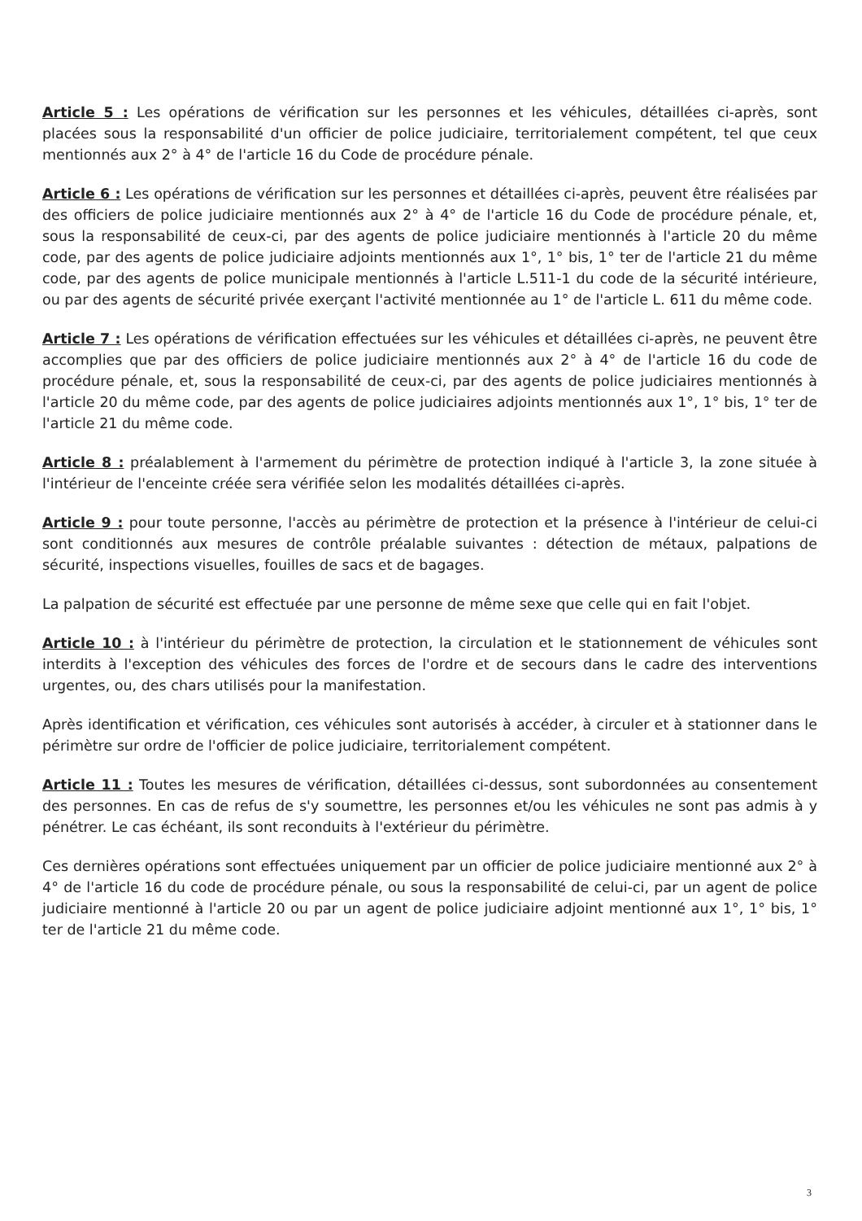Article 5 : Les opérations de vérification sur les personnes et les véhicules, détaillées ci-après, sont placées sous la responsabilité d'un officier de police judiciaire, territorialement compétent, tel que ceux mentionnés aux 2° à 4° de l'article 16 du Code de procédure pénale.
Article 6 : Les opérations de vérification sur les personnes et détaillées ci-après, peuvent être réalisées par des officiers de police judiciaire mentionnés aux 2° à 4° de l'article 16 du Code de procédure pénale, et, sous la responsabilité de ceux-ci, par des agents de police judiciaire mentionnés à l'article 20 du même code, par des agents de police judiciaire adjoints mentionnés aux 1°, 1° bis, 1° ter de l'article 21 du même code, par des agents de police municipale mentionnés à l'article L.511-1 du code de la sécurité intérieure, ou par des agents de sécurité privée exerçant l'activité mentionnée au 1° de l'article L. 611 du même code.
Article 7 : Les opérations de vérification effectuées sur les véhicules et détaillées ci-après, ne peuvent être accomplies que par des officiers de police judiciaire mentionnés aux 2° à 4° de l'article 16 du code de procédure pénale, et, sous la responsabilité de ceux-ci, par des agents de police judiciaires mentionnés à l'article 20 du même code, par des agents de police judiciaires adjoints mentionnés aux 1°, 1° bis, 1° ter de l'article 21 du même code.
Article 8 : préalablement à l'armement du périmètre de protection indiqué à l'article 3, la zone située à l'intérieur de l'enceinte créée sera vérifiée selon les modalités détaillées ci-après.
Article 9 : pour toute personne, l'accès au périmètre de protection et la présence à l'intérieur de celui-ci sont conditionnés aux mesures de contrôle préalable suivantes : détection de métaux, palpations de sécurité, inspections visuelles, fouilles de sacs et de bagages.
La palpation de sécurité est effectuée par une personne de même sexe que celle qui en fait l'objet.
Article 10 : à l'intérieur du périmètre de protection, la circulation et le stationnement de véhicules sont interdits à l'exception des véhicules des forces de l'ordre et de secours dans le cadre des interventions urgentes, ou, des chars utilisés pour la manifestation.
Après identification et vérification, ces véhicules sont autorisés à accéder, à circuler et à stationner dans le périmètre sur ordre de l'officier de police judiciaire, territorialement compétent.
Article 11 : Toutes les mesures de vérification, détaillées ci-dessus, sont subordonnées au consentement des personnes. En cas de refus de s'y soumettre, les personnes et/ou les véhicules ne sont pas admis à y pénétrer. Le cas échéant, ils sont reconduits à l'extérieur du périmètre.
Ces dernières opérations sont effectuées uniquement par un officier de police judiciaire mentionné aux 2° à 4° de l'article 16 du code de procédure pénale, ou sous la responsabilité de celui-ci, par un agent de police judiciaire mentionné à l'article 20 ou par un agent de police judiciaire adjoint mentionné aux 1°, 1° bis, 1° ter de l'article 21 du même code.
3